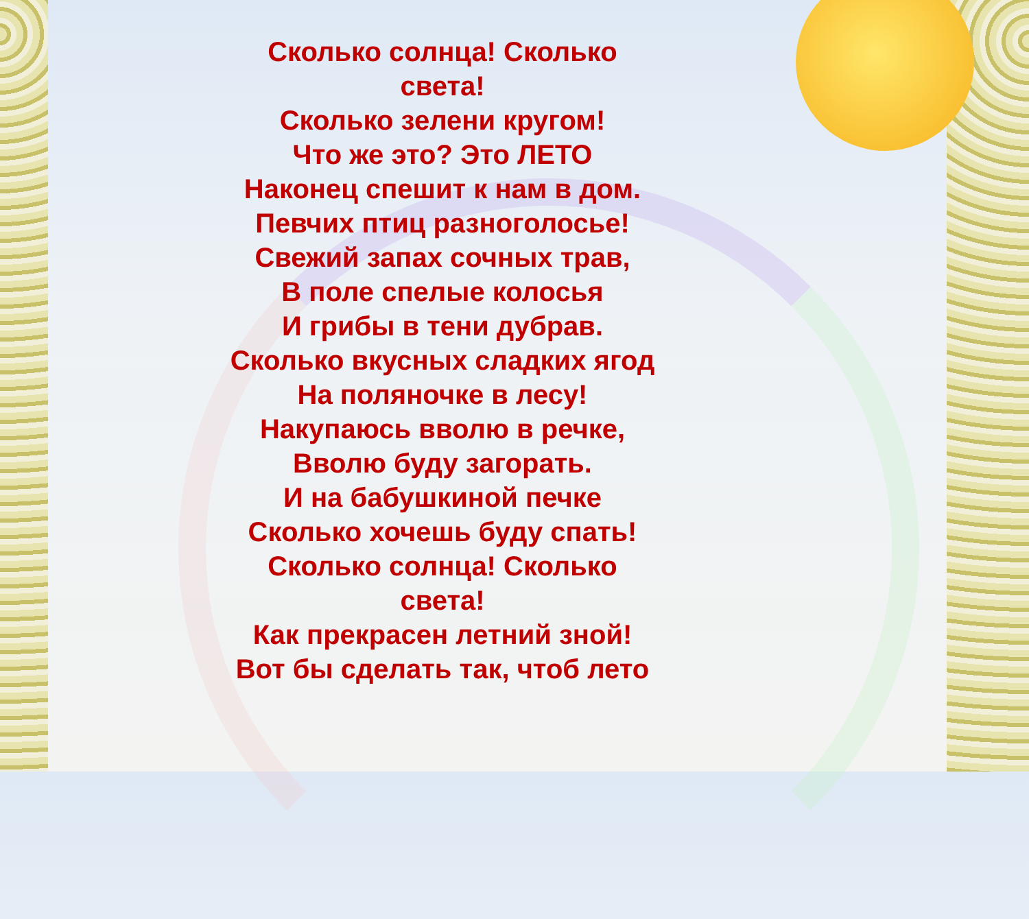Сколько солнца! Сколько света!
Сколько зелени кругом!
Что же это? Это ЛЕТО
Наконец спешит к нам в дом.
Певчих птиц разноголосье!
Свежий запах сочных трав,
В поле спелые колосья
И грибы в тени дубрав.
Сколько вкусных сладких ягод
На поляночке в лесу!
Накупаюсь вволю в речке,
Вволю буду загорать.
И на бабушкиной печке
Сколько хочешь буду спать!
Сколько солнца! Сколько света!
Как прекрасен летний зной!
Вот бы сделать так, чтоб лето